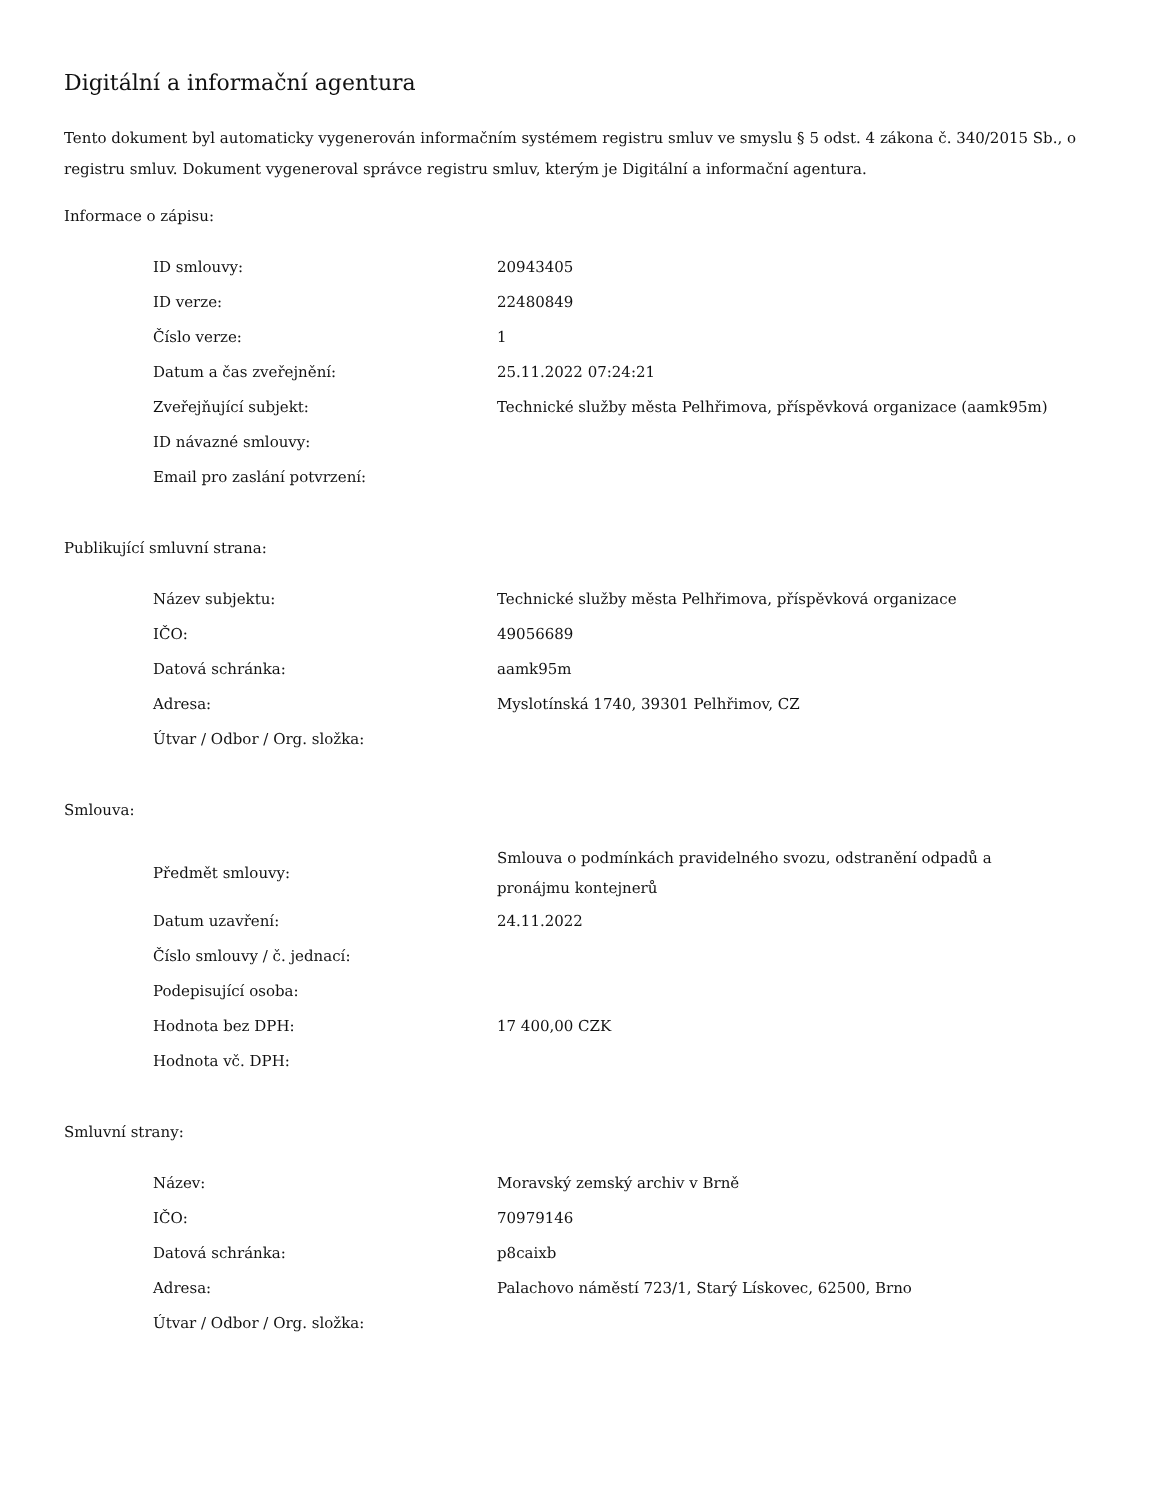Digitální a informační agentura
Tento dokument byl automaticky vygenerován informačním systémem registru smluv ve smyslu § 5 odst. 4 zákona č. 340/2015 Sb., o registru smluv. Dokument vygeneroval správce registru smluv, kterým je Digitální a informační agentura.
Informace o zápisu:
| ID smlouvy: | 20943405 |
| ID verze: | 22480849 |
| Číslo verze: | 1 |
| Datum a čas zveřejnění: | 25.11.2022 07:24:21 |
| Zveřejňující subjekt: | Technické služby města Pelhřimova, příspěvková organizace (aamk95m) |
| ID návazné smlouvy: | |
| Email pro zaslání potvrzení: | |
Publikující smluvní strana:
| Název subjektu: | Technické služby města Pelhřimova, příspěvková organizace |
| IČO: | 49056689 |
| Datová schránka: | aamk95m |
| Adresa: | Myslotínská 1740, 39301 Pelhřimov, CZ |
| Útvar / Odbor / Org. složka: | |
Smlouva:
| Předmět smlouvy: | Smlouva o podmínkách pravidelného svozu, odstranění odpadů a pronájmu kontejnerů |
| Datum uzavření: | 24.11.2022 |
| Číslo smlouvy / č. jednací: | |
| Podepisující osoba: | |
| Hodnota bez DPH: | 17 400,00 CZK |
| Hodnota vč. DPH: | |
Smluvní strany:
| Název: | Moravský zemský archiv v Brně |
| IČO: | 70979146 |
| Datová schránka: | p8caixb |
| Adresa: | Palachovo náměstí 723/1, Starý Lískovec, 62500, Brno |
| Útvar / Odbor / Org. složka: | |